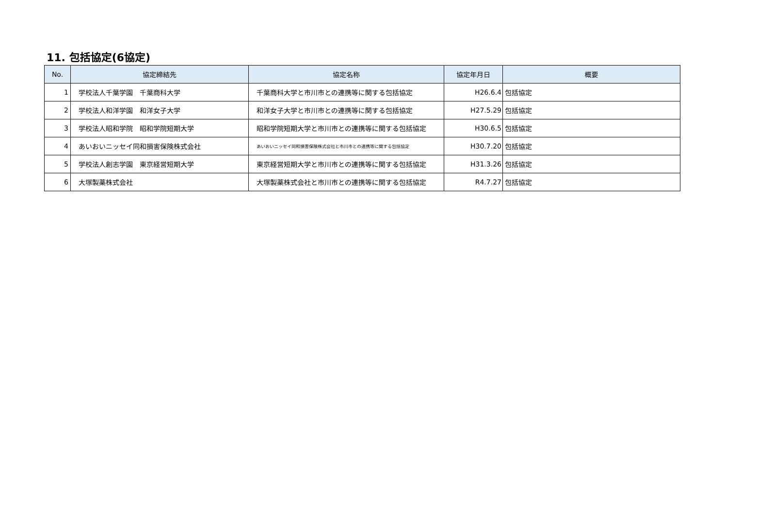11. 包括協定(6協定)
| No. | 協定締結先 | 協定名称 | 協定年月日 | 概要 |
| --- | --- | --- | --- | --- |
| 1 | 学校法人千葉学園 千葉商科大学 | 千葉商科大学と市川市との連携等に関する包括協定 | H26.6.4 | 包括協定 |
| 2 | 学校法人和洋学園 和洋女子大学 | 和洋女子大学と市川市との連携等に関する包括協定 | H27.5.29 | 包括協定 |
| 3 | 学校法人昭和学院 昭和学院短期大学 | 昭和学院短期大学と市川市との連携等に関する包括協定 | H30.6.5 | 包括協定 |
| 4 | あいおいニッセイ同和損害保険株式会社 | あいおいニッセイ同和損害保険株式会社と市川市との連携等に関する包括協定 | H30.7.20 | 包括協定 |
| 5 | 学校法人創志学園 東京経営短期大学 | 東京経営短期大学と市川市との連携等に関する包括協定 | H31.3.26 | 包括協定 |
| 6 | 大塚製薬株式会社 | 大塚製薬株式会社と市川市との連携等に関する包括協定 | R4.7.27 | 包括協定 |